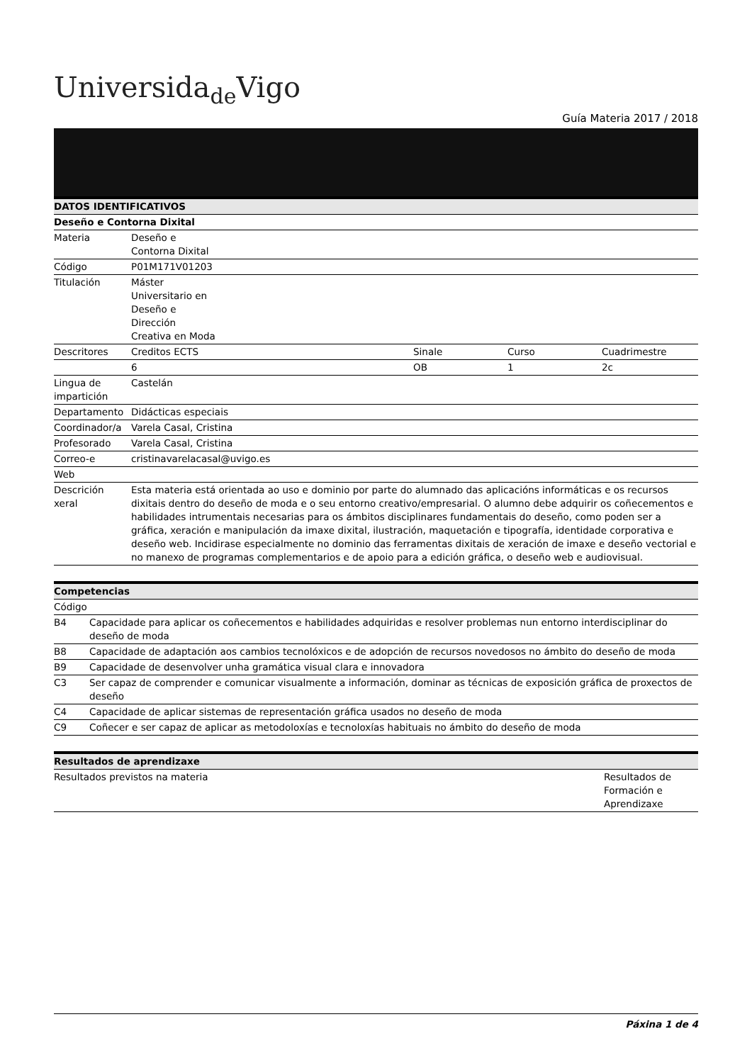Universida<sub>de</sub>Vigo
Guía Materia 2017 / 2018
| DATOS IDENTIFICATIVOS | | | | |
| --- | --- | --- | --- | --- |
| Deseño e Contorna Dixital | | | | |
| Materia | Deseño e Contorna Dixital | | | |
| Código | P01M171V01203 | | | |
| Titulación | Máster Universitario en Deseño e Dirección Creativa en Moda | | | |
| Descritores | Creditos ECTS | Sinale | Curso | Cuadrimestre |
| | 6 | OB | 1 | 2c |
| Lingua de impartición | Castelán | | | |
| Departamento | Didácticas especiais | | | |
| Coordinador/a | Varela Casal, Cristina | | | |
| Profesorado | Varela Casal, Cristina | | | |
| Correo-e | cristinavarelacasal@uvigo.es | | | |
| Web | | | | |
| Descrición xeral | Esta materia está orientada ao uso e dominio por parte do alumnado das aplicacións informáticas e os recursos dixitais dentro do deseño de moda e o seu entorno creativo/empresarial. O alumno debe adquirir os coñecementos e habilidades intrumentais necesarias para os ámbitos disciplinares fundamentais do deseño, como poden ser a gráfica, xeración e manipulación da imaxe dixital, ilustración, maquetación e tipografía, identidade corporativa e deseño web. Incidirase especialmente no dominio das ferramentas dixitais de xeración de imaxe e deseño vectorial e no manexo de programas complementarios e de apoio para a edición gráfica, o deseño web e audiovisual. | | | |
| Competencias | |
| --- | --- |
| Código | |
| B4 | Capacidade para aplicar os coñecementos e habilidades adquiridas e resolver problemas nun entorno interdisciplinar do deseño de moda |
| B8 | Capacidade de adaptación aos cambios tecnolóxicos e de adopción de recursos novedosos no ámbito do deseño de moda |
| B9 | Capacidade de desenvolver unha gramática visual clara e innovadora |
| C3 | Ser capaz de comprender e comunicar visualmente a información, dominar as técnicas de exposición gráfica de proxectos de deseño |
| C4 | Capacidade de aplicar sistemas de representación gráfica usados no deseño de moda |
| C9 | Coñecer e ser capaz de aplicar as metodoloxías e tecnoloxías habituais no ámbito do deseño de moda |
| Resultados de aprendizaxe | |
| --- | --- |
| Resultados previstos na materia | Resultados de Formación e Aprendizaxe |
Páxina 1 de 4